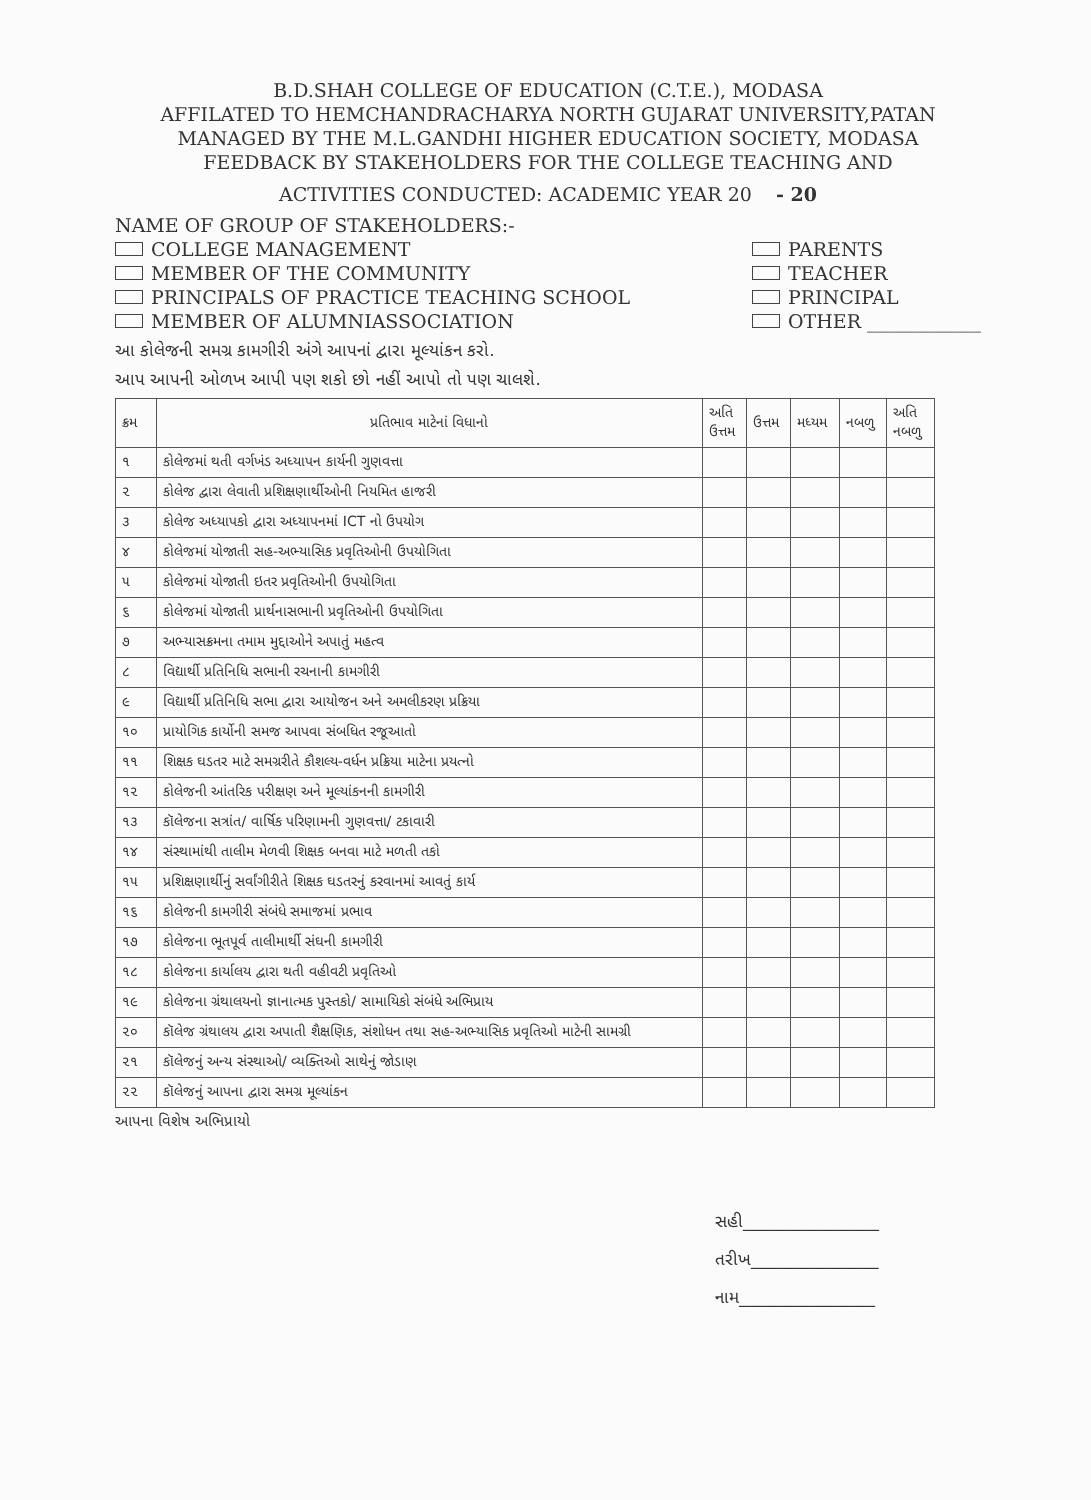B.D.SHAH COLLEGE OF EDUCATION (C.T.E.), MODASA
AFFILATED TO HEMCHANDRACHARYA NORTH GUJARAT UNIVERSITY,PATAN
MANAGED BY THE M.L.GANDHI HIGHER EDUCATION SOCIETY, MODASA
FEEDBACK BY STAKEHOLDERS FOR THE COLLEGE TEACHING AND
ACTIVITIES CONDUCTED: ACADEMIC YEAR 20 - 20
NAME OF GROUP OF STAKEHOLDERS:-
COLLEGE MANAGEMENT
MEMBER OF THE COMMUNITY
PRINCIPALS OF PRACTICE TEACHING SCHOOL
MEMBER OF ALUMNIASSOCIATION
PARENTS
TEACHER
PRINCIPAL
OTHER ____________
આ કોલેજની સમગ્ર કામગીરી અંગે આપનાં દ્વારા મૂલ્યાંકન કરો.
આપ આપની ઓળખ આપી પણ શકો છો નહીં આપો તો પણ ચાલશે.
| ક્રમ | પ્રતિભાવ માટેનાં વિધાનો | અતિ ઉત્તમ | ઉત્તમ | મધ્યમ | નબળુ | અતિ નબળુ |
| --- | --- | --- | --- | --- | --- | --- |
| ૧ | કોલેજમાં થતી વર્ગખંડ અધ્યાપન કાર્યની ગુણવત્તા | | | | | |
| ૨ | કોલેજ દ્વારા લેવાતી પ્રશિક્ષણાર્થીઓની નિયમિત હાજરી | | | | | |
| ૩ | કોલેજ અધ્યાપકો દ્વારા અધ્યાપનમાં ICT નો ઉપયોગ | | | | | |
| ૪ | કોલેજમાં યોજાતી સહ-અભ્યાસિક પ્રવૃતિઓની ઉપયોગિતા | | | | | |
| ૫ | કોલેજમાં યોજાતી ઇતર પ્રવૃતિઓની ઉપયોગિતા | | | | | |
| ૬ | કોલેજમાં યોજાતી પ્રાર્થનાસભાની પ્રવૃતિઓની ઉપયોગિતા | | | | | |
| ૭ | અભ્યાસક્રમના તમામ મુદ્દાઓને અપાતું મહત્વ | | | | | |
| ૮ | વિદ્યાર્થી પ્રતિનિધિ સભાની રચનાની કામગીરી | | | | | |
| ૯ | વિદ્યાર્થી પ્રતિનિધિ સભા દ્વારા આયોજન અને અમલીકરણ પ્રક્રિયા | | | | | |
| ૧૦ | પ્રાયોગિક કાર્યોની સમજ આપવા સંબધિત રજૂઆતો | | | | | |
| ૧૧ | શિક્ષક ઘડતર માટે સમગ્રરીતે કૌશલ્ય-વર્ધન પ્રક્રિયા માટેના પ્રયત્નો | | | | | |
| ૧૨ | કોલેજની આંતરિક પરીક્ષણ અને મૂલ્યાંકનની કામગીરી | | | | | |
| ૧૩ | કૉલેજના સત્રાંત/ વાર્ષિક પરિણામની ગુણવત્તા/ ટકાવારી | | | | | |
| ૧૪ | સંસ્થામાંથી તાલીમ મેળવી શિક્ષક બનવા માટે મળતી તકો | | | | | |
| ૧૫ | પ્રશિક્ષણાર્થીનું સર્વાંગીરીતે શિક્ષક ઘડતરનું કરવાનમાં આવતું કાર્ય | | | | | |
| ૧૬ | કોલેજની કામગીરી સંબંધે સમાજમાં પ્રભાવ | | | | | |
| ૧૭ | કોલેજના ભૂતપૂર્વ તાલીમાર્થી સંઘની કામગીરી | | | | | |
| ૧૮ | કોલેજના કાર્યાલય દ્વારા થતી વહીવટી પ્રવૃતિઓ | | | | | |
| ૧૯ | કોલેજના ગ્રંથાલયનો જ્ઞાનાત્મક પુસ્તકો/ સામાયિકો સંબંધે અભિપ્રાય | | | | | |
| ૨૦ | કૉલેજ ગ્રંથાલય દ્વારા અપાતી શૈક્ષણિક, સંશોધન તથા સહ-અભ્યાસિક પ્રવૃતિઓ માટેની સામગ્રી | | | | | |
| ૨૧ | કૉલેજનું અન્ય સંસ્થાઓ/ વ્યક્તિઓ સાથેનું જોડાણ | | | | | |
| ૨૨ | કૉલેજનું આપના દ્વારા સમગ્ર મૂલ્યાંકન | | | | | |
આપના વિશેષ અભિપ્રાયો
સહી________________
તરીખ_______________
નામ________________